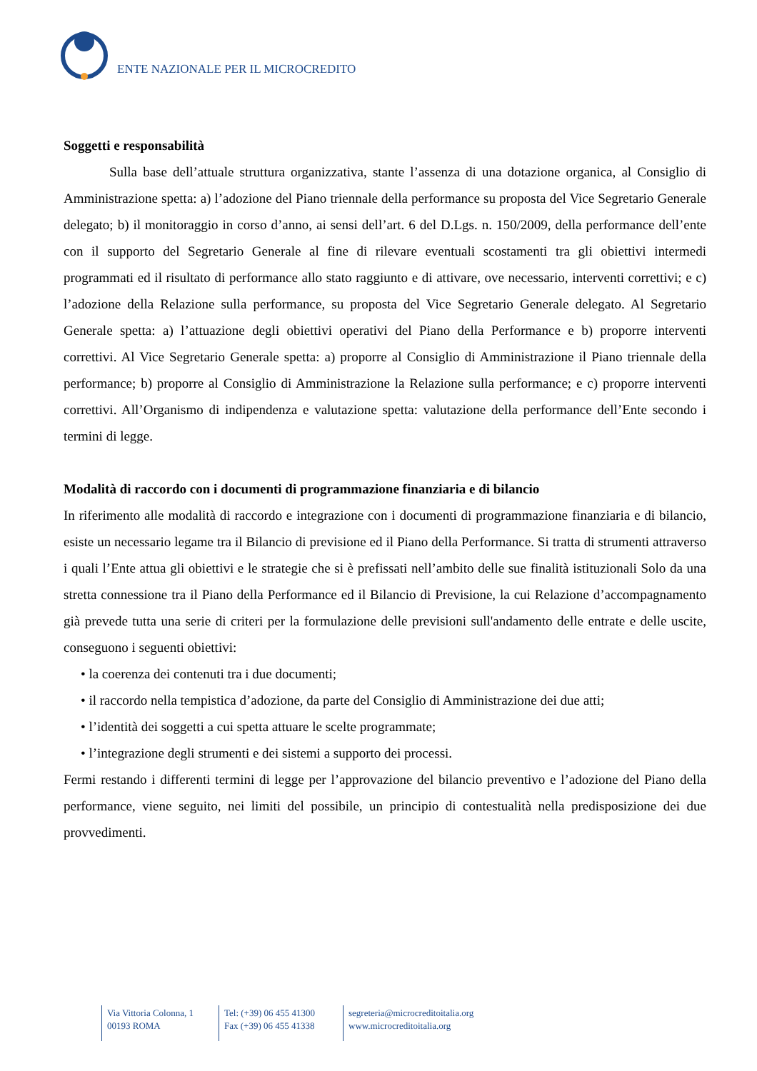ENTE NAZIONALE PER IL MICROCREDITO
Soggetti e responsabilità
Sulla base dell’attuale struttura organizzativa, stante l’assenza di una dotazione organica, al Consiglio di Amministrazione spetta: a) l’adozione del Piano triennale della performance su proposta del Vice Segretario Generale delegato; b) il monitoraggio in corso d’anno, ai sensi dell’art. 6 del D.Lgs. n. 150/2009, della performance dell’ente con il supporto del Segretario Generale al fine di rilevare eventuali scostamenti tra gli obiettivi intermedi programmati ed il risultato di performance allo stato raggiunto e di attivare, ove necessario, interventi correttivi; e c) l’adozione della Relazione sulla performance, su proposta del Vice Segretario Generale delegato. Al Segretario Generale spetta: a) l’attuazione degli obiettivi operativi del Piano della Performance e b) proporre interventi correttivi. Al Vice Segretario Generale spetta: a) proporre al Consiglio di Amministrazione il Piano triennale della performance; b) proporre al Consiglio di Amministrazione la Relazione sulla performance; e c) proporre interventi correttivi. All’Organismo di indipendenza e valutazione spetta: valutazione della performance dell’Ente secondo i termini di legge.
Modalità di raccordo con i documenti di programmazione finanziaria e di bilancio
In riferimento alle modalità di raccordo e integrazione con i documenti di programmazione finanziaria e di bilancio, esiste un necessario legame tra il Bilancio di previsione ed il Piano della Performance. Si tratta di strumenti attraverso i quali l’Ente attua gli obiettivi e le strategie che si è prefissati nell’ambito delle sue finalità istituzionali Solo da una stretta connessione tra il Piano della Performance ed il Bilancio di Previsione, la cui Relazione d’accompagnamento già prevede tutta una serie di criteri per la formulazione delle previsioni sull'andamento delle entrate e delle uscite, conseguono i seguenti obiettivi:
• la coerenza dei contenuti tra i due documenti;
• il raccordo nella tempistica d’adozione, da parte del Consiglio di Amministrazione dei due atti;
• l’identità dei soggetti a cui spetta attuare le scelte programmate;
• l’integrazione degli strumenti e dei sistemi a supporto dei processi.
Fermi restando i differenti termini di legge per l’approvazione del bilancio preventivo e l’adozione del Piano della performance, viene seguito, nei limiti del possibile, un principio di contestualità nella predisposizione dei due provvedimenti.
Via Vittoria Colonna, 1
00193 ROMA
Tel: (+39) 06 455 41300
Fax (+39) 06 455 41338
segreteria@microcreditoitalia.org
www.microcreditoitalia.org